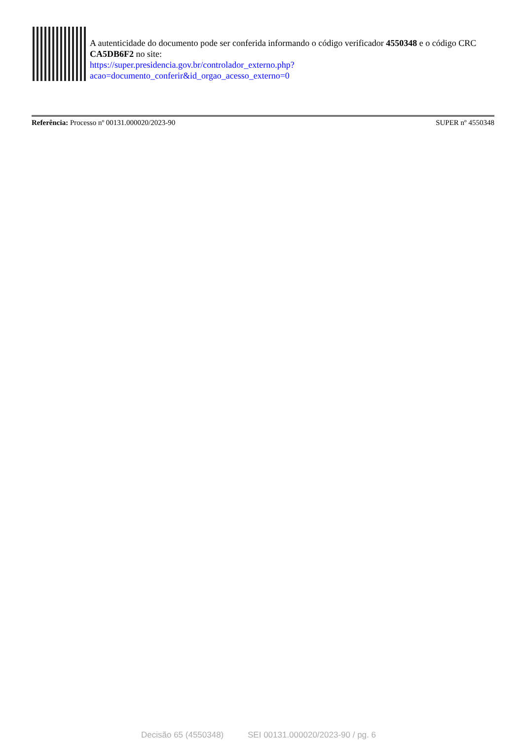A autenticidade do documento pode ser conferida informando o código verificador 4550348 e o código CRC CA5DB6F2 no site:
https://super.presidencia.gov.br/controlador_externo.php?
acao=documento_conferir&id_orgao_acesso_externo=0
Referência: Processo nº 00131.000020/2023-90
SUPER nº 4550348
Decisão 65 (4550348) SEI 00131.000020/2023-90 / pg. 6